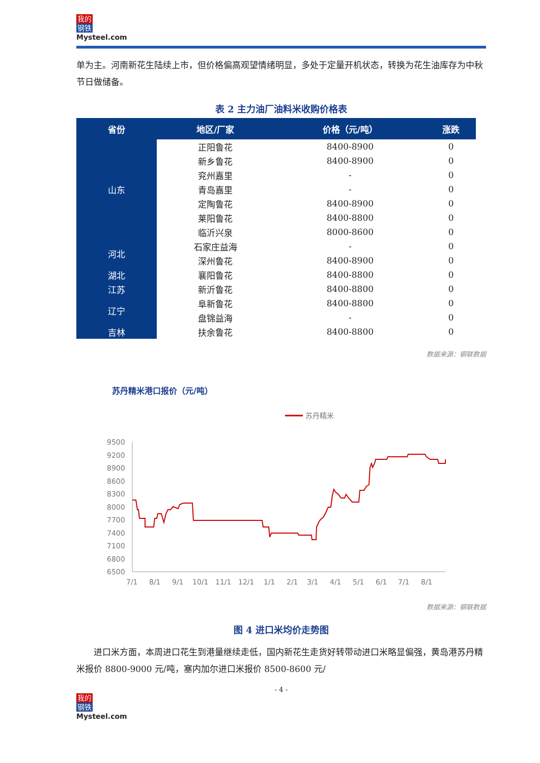我的
钢铁
Mysteel.com
单为主。河南新花生陆续上市，但价格偏高观望情绪明显，多处于定量开机状态，转换为花生油库存为中秋节日做储备。
表 2 主力油厂油料米收购价格表
| 省份 | 地区/厂家 | 价格（元/吨） | 涨跌 |
| --- | --- | --- | --- |
| 山东 | 正阳鲁花 | 8400-8900 | 0 |
| | 新乡鲁花 | 8400-8900 | 0 |
| | 兖州嘉里 | - | 0 |
| | 青岛嘉里 | - | 0 |
| | 定陶鲁花 | 8400-8900 | 0 |
| | 莱阳鲁花 | 8400-8800 | 0 |
| | 临沂兴泉 | 8000-8600 | 0 |
| 河北 | 石家庄益海 | - | 0 |
| | 深州鲁花 | 8400-8900 | 0 |
| 湖北 | 襄阳鲁花 | 8400-8800 | 0 |
| 江苏 | 新沂鲁花 | 8400-8800 | 0 |
| 辽宁 | 阜新鲁花 | 8400-8800 | 0 |
| | 盘锦益海 | - | 0 |
| 吉林 | 扶余鲁花 | 8400-8800 | 0 |
数据来源：钢联数据
苏丹精米港口报价（元/吨）
苏丹精米
9500
9200
8900
8600
8300
8000
7700
7400
7100
6800
6500
7/1
8/1
9/1
10/1
11/1
12/1
1/1
2/1
3/1
4/1
5/1
6/1
7/1
8/1
数据来源：钢联数据
图 4 进口米均价走势图
　　进口米方面，本周进口花生到港量继续走低，国内新花生走货好转带动进口米略显偏强，黄岛港苏丹精米报价 8800-9000 元/吨，塞内加尔进口米报价 8500-8600 元/
- 4 -
我的
钢铁
Mysteel.com